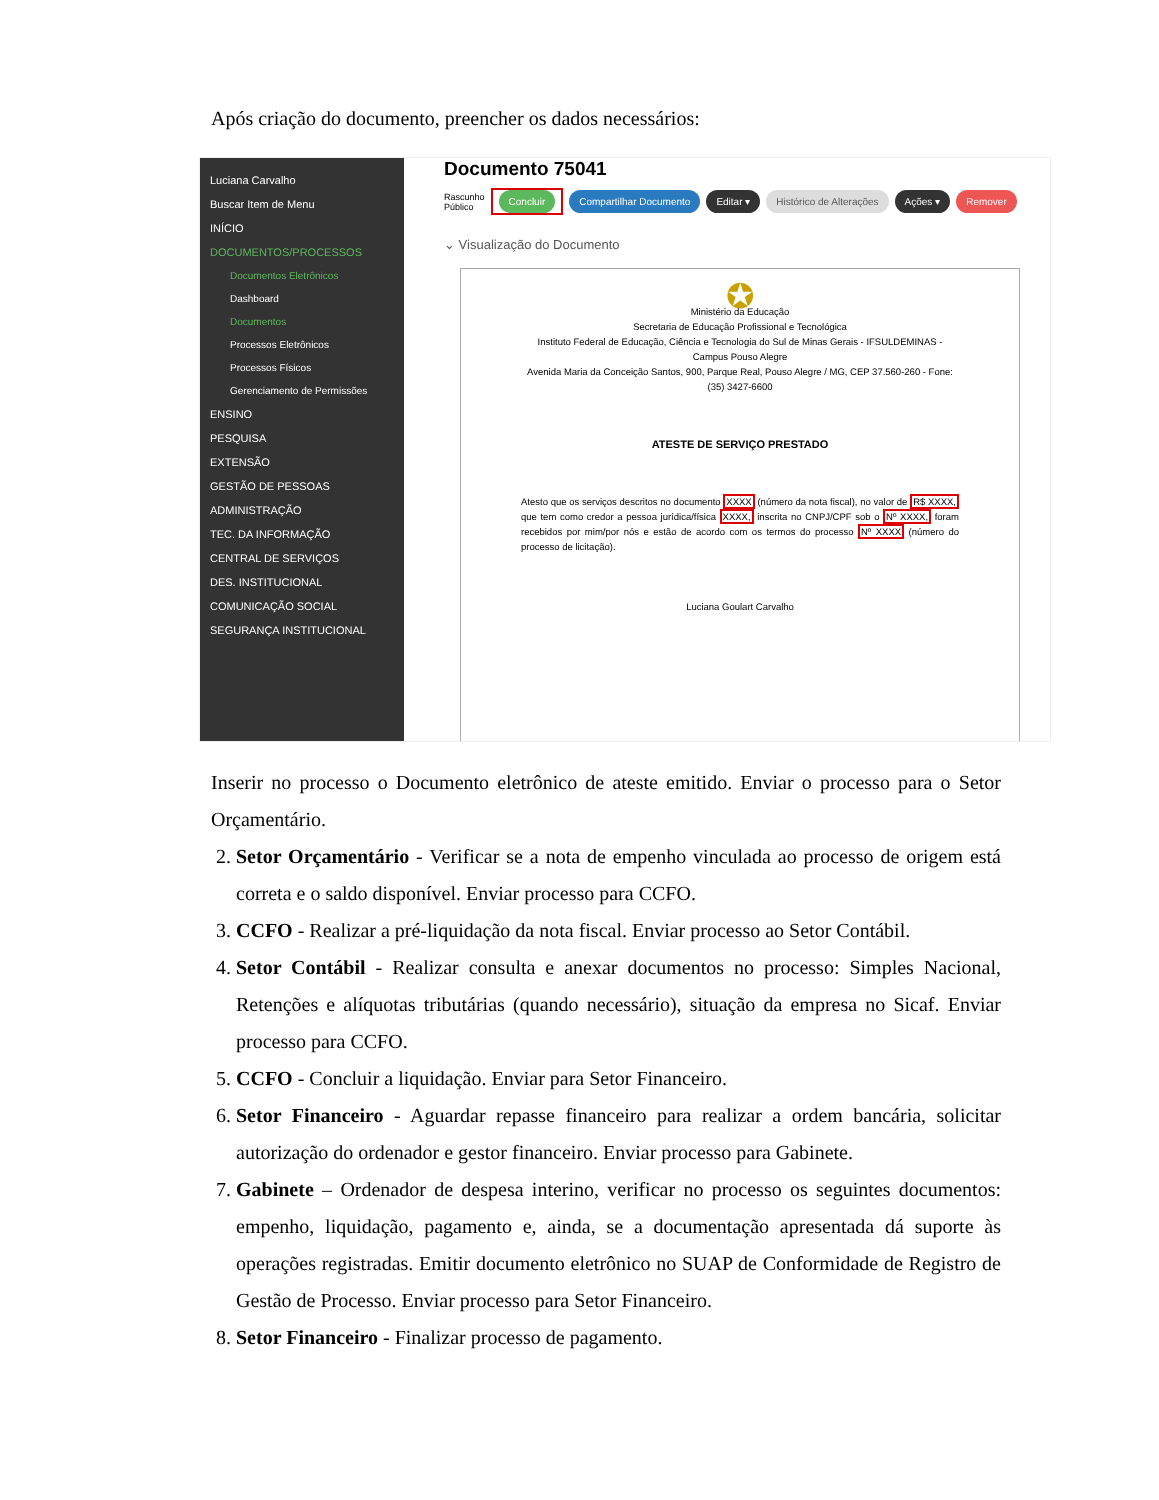Após criação do documento, preencher os dados necessários:
Luciana Carvalho
Buscar Item de Menu
INÍCIO
DOCUMENTOS/PROCESSOS
Documentos Eletrônicos
Dashboard
Documentos
Processos Eletrônicos
Processos Físicos
Gerenciamento de Permissões
ENSINO
PESQUISA
EXTENSÃO
GESTÃO DE PESSOAS
ADMINISTRAÇÃO
TEC. DA INFORMAÇÃO
CENTRAL DE SERVIÇOS
DES. INSTITUCIONAL
COMUNICAÇÃO SOCIAL
SEGURANÇA INSTITUCIONAL
Documento 75041
Rascunho
Público Concluir Compartilhar Documento Editar ▾ Histórico de Alterações Ações ▾ Remover
⌄ Visualização do Documento
✪
Ministério da Educação
Secretaria de Educação Profissional e Tecnológica
Instituto Federal de Educação, Ciência e Tecnologia do Sul de Minas Gerais - IFSULDEMINAS - Campus Pouso Alegre
Avenida Maria da Conceição Santos, 900, Parque Real, Pouso Alegre / MG, CEP 37.560-260 - Fone: (35) 3427-6600
ATESTE DE SERVIÇO PRESTADO
Atesto que os serviços descritos no documento XXXX (número da nota fiscal), no valor de R$ XXXX, que tem como credor a pessoa jurídica/física XXXX, inscrita no CNPJ/CPF sob o Nº XXXX, foram recebidos por mim/por nós e estão de acordo com os termos do processo Nº XXXX (número do processo de licitação).
Luciana Goulart Carvalho
Inserir no processo o Documento eletrônico de ateste emitido. Enviar o processo para o Setor Orçamentário.
2. Setor Orçamentário - Verificar se a nota de empenho vinculada ao processo de origem está correta e o saldo disponível. Enviar processo para CCFO.
3. CCFO - Realizar a pré-liquidação da nota fiscal. Enviar processo ao Setor Contábil.
4. Setor Contábil - Realizar consulta e anexar documentos no processo: Simples Nacional, Retenções e alíquotas tributárias (quando necessário), situação da empresa no Sicaf. Enviar processo para CCFO.
5. CCFO - Concluir a liquidação. Enviar para Setor Financeiro.
6. Setor Financeiro - Aguardar repasse financeiro para realizar a ordem bancária, solicitar autorização do ordenador e gestor financeiro. Enviar processo para Gabinete.
7. Gabinete – Ordenador de despesa interino, verificar no processo os seguintes documentos: empenho, liquidação, pagamento e, ainda, se a documentação apresentada dá suporte às operações registradas. Emitir documento eletrônico no SUAP de Conformidade de Registro de Gestão de Processo. Enviar processo para Setor Financeiro.
8. Setor Financeiro - Finalizar processo de pagamento.